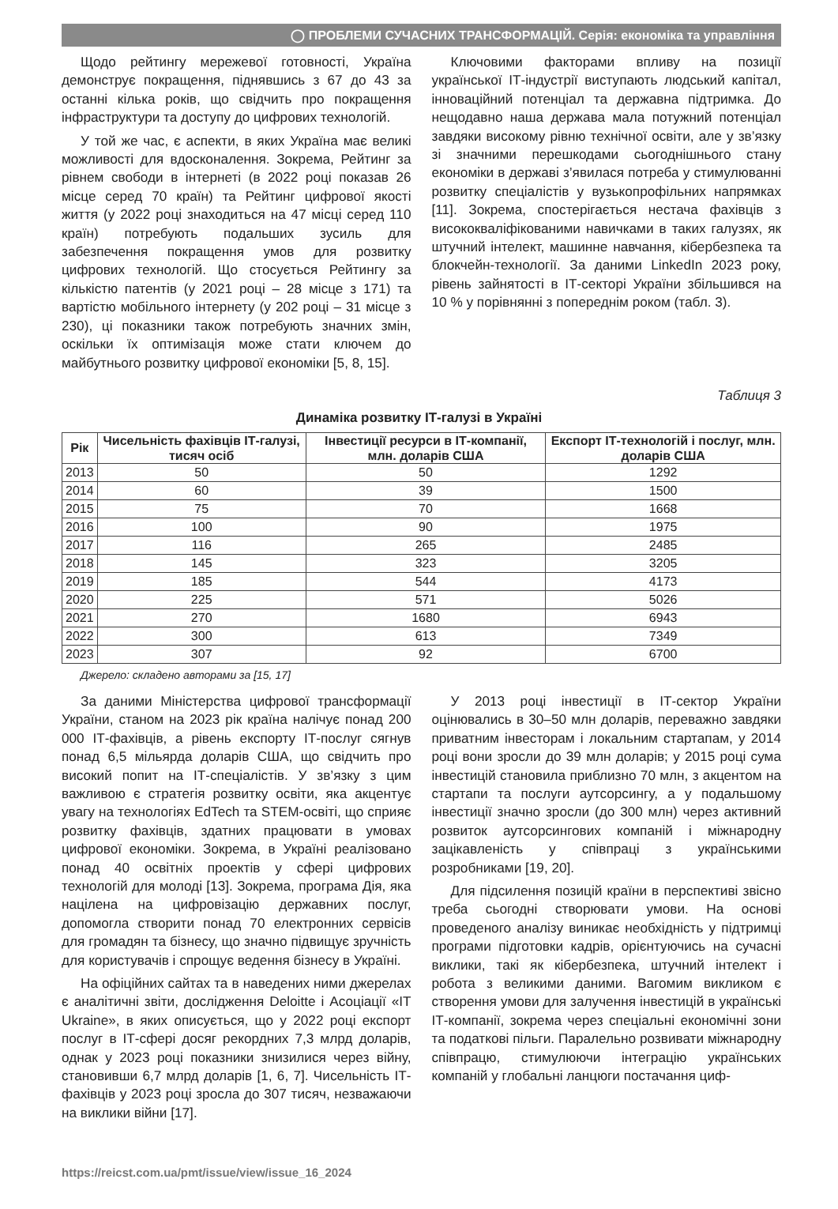◯ ПРОБЛЕМИ СУЧАСНИХ ТРАНСФОРМАЦІЙ. Серія: економіка та управління
Щодо рейтингу мережевої готовності, Україна демонструє покращення, піднявшись з 67 до 43 за останні кілька років, що свідчить про покращення інфраструктури та доступу до цифрових технологій.
У той же час, є аспекти, в яких Україна має великі можливості для вдосконалення. Зокрема, Рейтинг за рівнем свободи в інтернеті (в 2022 році показав 26 місце серед 70 країн) та Рейтинг цифрової якості життя (у 2022 році знаходиться на 47 місці серед 110 країн) потребують подальших зусиль для забезпечення покращення умов для розвитку цифрових технологій. Що стосується Рейтингу за кількістю патентів (у 2021 році – 28 місце з 171) та вартістю мобільного інтернету (у 202 році – 31 місце з 230), ці показники також потребують значних змін, оскільки їх оптимізація може стати ключем до майбутнього розвитку цифрової економіки [5, 8, 15].
Ключовими факторами впливу на позиції української ІТ-індустрії виступають людський капітал, інноваційний потенціал та державна підтримка. До нещодавно наша держава мала потужний потенціал завдяки високому рівню технічної освіти, але у зв’язку зі значними перешкодами сьогоднішнього стану економіки в державі з’явилася потреба у стимулюванні розвитку спеціалістів у вузькопрофільних напрямках [11]. Зокрема, спостерігається нестача фахівців з висококваліфікованими навичками в таких галузях, як штучний інтелект, машинне навчання, кібербезпека та блокчейн-технології. За даними LinkedIn 2023 року, рівень зайнятості в ІТ-секторі України збільшився на 10 % у порівнянні з попереднім роком (табл. 3).
Таблиця 3
Динаміка розвитку ІТ-галузі в Україні
| Рік | Чисельність фахівців ІТ-галузі, тисяч осіб | Інвестиції ресурси в ІТ-компанії, млн. доларів США | Експорт ІТ-технологій і послуг, млн. доларів США |
| --- | --- | --- | --- |
| 2013 | 50 | 50 | 1292 |
| 2014 | 60 | 39 | 1500 |
| 2015 | 75 | 70 | 1668 |
| 2016 | 100 | 90 | 1975 |
| 2017 | 116 | 265 | 2485 |
| 2018 | 145 | 323 | 3205 |
| 2019 | 185 | 544 | 4173 |
| 2020 | 225 | 571 | 5026 |
| 2021 | 270 | 1680 | 6943 |
| 2022 | 300 | 613 | 7349 |
| 2023 | 307 | 92 | 6700 |
Джерело: складено авторами за [15, 17]
За даними Міністерства цифрової трансформації України, станом на 2023 рік країна налічує понад 200 000 ІТ-фахівців, а рівень експорту ІТ-послуг сягнув понад 6,5 мільярда доларів США, що свідчить про високий попит на ІТ-спеціалістів. У зв’язку з цим важливою є стратегія розвитку освіти, яка акцентує увагу на технологіях EdTech та STEM-освіті, що сприяє розвитку фахівців, здатних працювати в умовах цифрової економіки. Зокрема, в Україні реалізовано понад 40 освітніх проектів у сфері цифрових технологій для молоді [13]. Зокрема, програма Дія, яка націлена на цифровізацію державних послуг, допомогла створити понад 70 електронних сервісів для громадян та бізнесу, що значно підвищує зручність для користувачів і спрощує ведення бізнесу в Україні.
На офіційних сайтах та в наведених ними джерелах є аналітичні звіти, дослідження Deloitte і Асоціації «IT Ukraine», в яких описується, що у 2022 році експорт послуг в ІТ-сфері досяг рекордних 7,3 млрд доларів, однак у 2023 році показники знизилися через війну, становивши 6,7 млрд доларів [1, 6, 7]. Чисельність ІТ-фахівців у 2023 році зросла до 307 тисяч, незважаючи на виклики війни [17].
У 2013 році інвестиції в ІТ-сектор України оцінювались в 30–50 млн доларів, переважно завдяки приватним інвесторам і локальним стартапам, у 2014 році вони зросли до 39 млн доларів; у 2015 році сума інвестицій становила приблизно 70 млн, з акцентом на стартапи та послуги аутсорсингу, а у подальшому інвестиції значно зросли (до 300 млн) через активний розвиток аутсорсингових компаній і міжнародну зацікавленість у співпраці з українськими розробниками [19, 20].
Для підсилення позицій країни в перспективі звісно треба сьогодні створювати умови. На основі проведеного аналізу виникає необхідність у підтримці програми підготовки кадрів, орієнтуючись на сучасні виклики, такі як кібербезпека, штучний інтелект і робота з великими даними. Вагомим викликом є створення умови для залучення інвестицій в українські ІТ-компанії, зокрема через спеціальні економічні зони та податкові пільги. Паралельно розвивати міжнародну співпрацю, стимулюючи інтеграцію українських компаній у глобальні ланцюги постачання циф-
https://reicst.com.ua/pmt/issue/view/issue_16_2024